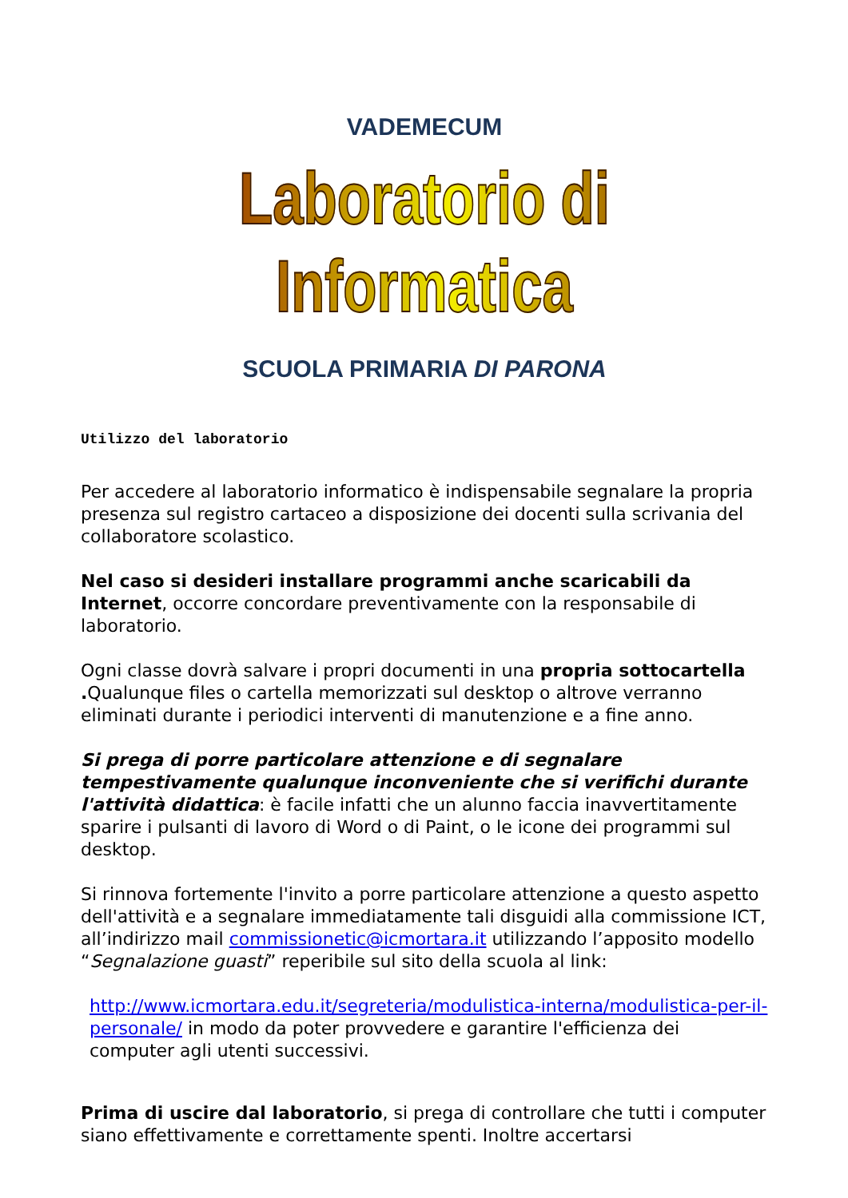VADEMECUM
Laboratorio di Informatica
SCUOLA PRIMARIA DI PARONA
Utilizzo del laboratorio
Per accedere al laboratorio informatico è indispensabile segnalare la propria presenza sul registro cartaceo a disposizione dei docenti sulla scrivania del collaboratore scolastico.
Nel caso si desideri installare programmi anche scaricabili da Internet, occorre concordare preventivamente con la responsabile di laboratorio.
Ogni classe dovrà salvare i propri documenti in una propria sottocartella . Qualunque files o cartella memorizzati sul desktop o altrove verranno eliminati durante i periodici interventi di manutenzione e a fine anno.
Si prega di porre particolare attenzione e di segnalare tempestivamente qualunque inconveniente che si verifichi durante l'attività didattica: è facile infatti che un alunno faccia inavvertitamente sparire i pulsanti di lavoro di Word o di Paint, o le icone dei programmi sul desktop.
Si rinnova fortemente l'invito a porre particolare attenzione a questo aspetto dell'attività e a segnalare immediatamente tali disguidi alla commissione ICT, all’indirizzo mail commissionetic@icmortara.it utilizzando l’apposito modello “Segnalazione guasti” reperibile sul sito della scuola al link:
http://www.icmortara.edu.it/segreteria/modulistica-interna/modulistica-per-il-personale/ in modo da poter provvedere e garantire l'efficienza dei computer agli utenti successivi.
Prima di uscire dal laboratorio, si prega di controllare che tutti i computer siano effettivamente e correttamente spenti. Inoltre accertarsi